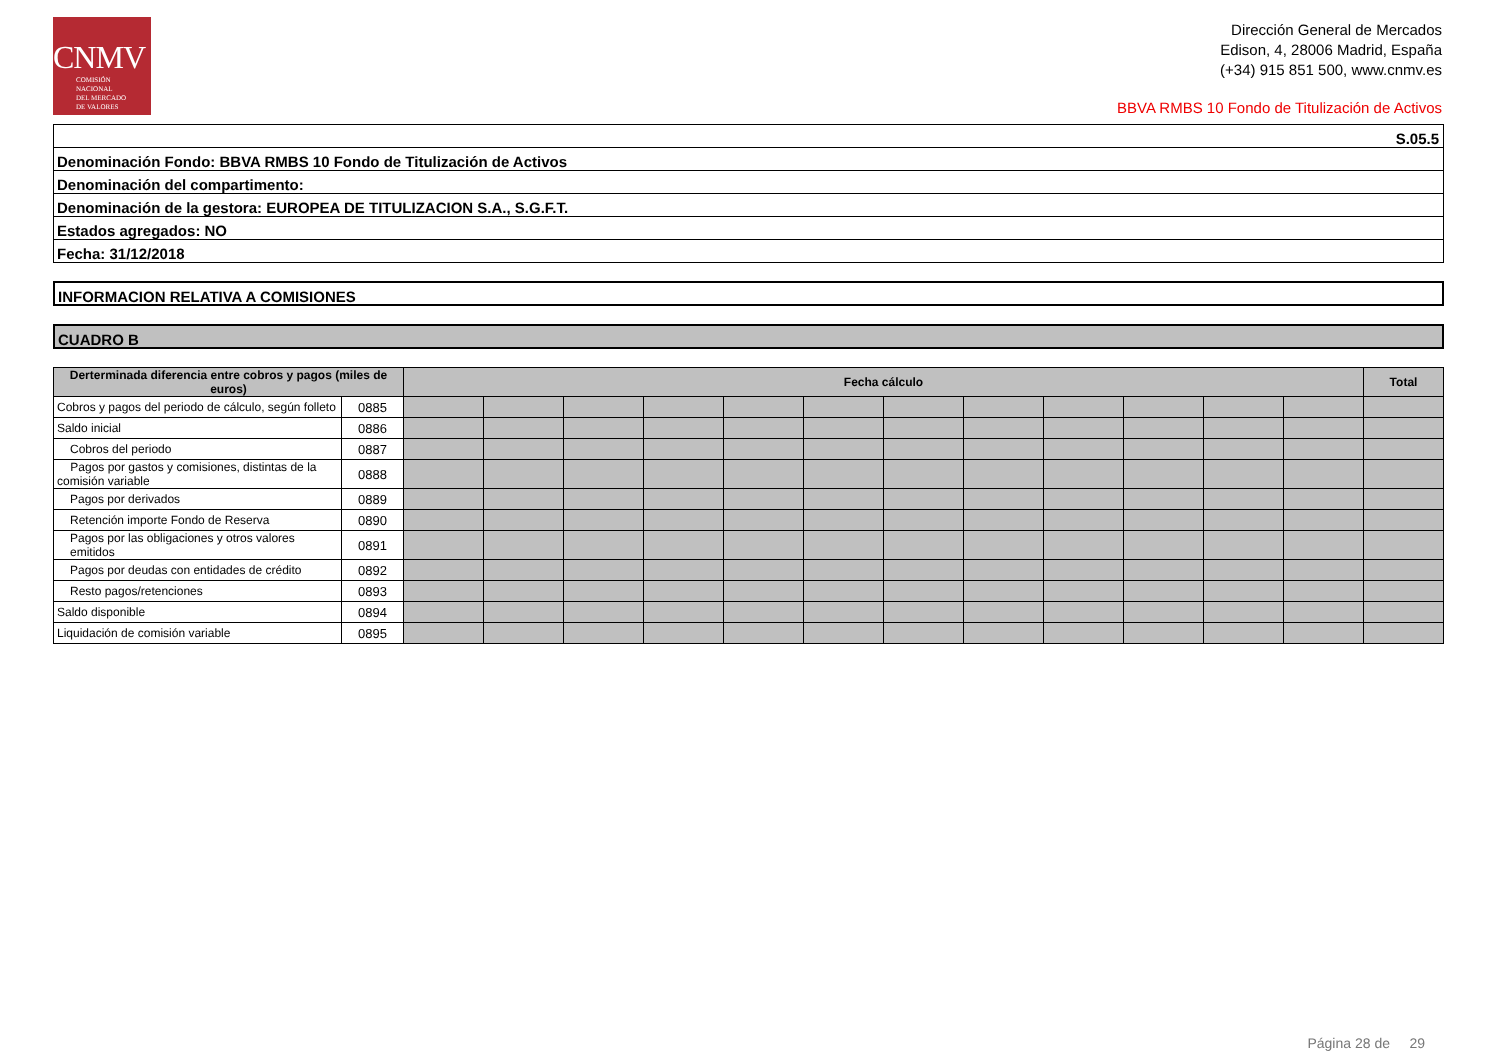CNMV
COMISIÓN
NACIONAL
DEL MERCADO
DE VALORES
Dirección General de Mercados
Edison, 4, 28006 Madrid, España
(+34) 915 851 500, www.cnmv.es
BBVA RMBS 10 Fondo de Titulización de Activos
S.05.5
Denominación Fondo: BBVA RMBS 10 Fondo de Titulización de Activos
Denominación del compartimento:
Denominación de la gestora: EUROPEA DE TITULIZACION S.A., S.G.F.T.
Estados agregados: NO
Fecha: 31/12/2018
INFORMACION RELATIVA A COMISIONES
CUADRO B
| Derterminada diferencia entre cobros y pagos (miles de euros) | | Fecha cálculo | | | | | | | | | | | | Total |
| --- | --- | --- | --- | --- | --- | --- | --- | --- | --- | --- | --- | --- | --- | --- |
| Cobros y pagos del periodo de cálculo, según folleto | 0885 | | | | | | | | | | | | | |
| Saldo inicial | 0886 | | | | | | | | | | | | | |
| Cobros del periodo | 0887 | | | | | | | | | | | | | |
| Pagos por gastos y comisiones, distintas de la comisión variable | 0888 | | | | | | | | | | | | | |
| Pagos por derivados | 0889 | | | | | | | | | | | | | |
| Retención importe Fondo de Reserva | 0890 | | | | | | | | | | | | | |
| Pagos por las obligaciones y otros valores emitidos | 0891 | | | | | | | | | | | | | |
| Pagos por deudas con entidades de crédito | 0892 | | | | | | | | | | | | | |
| Resto pagos/retenciones | 0893 | | | | | | | | | | | | | |
| Saldo disponible | 0894 | | | | | | | | | | | | | |
| Liquidación de comisión variable | 0895 | | | | | | | | | | | | | |
Página 28 de 29